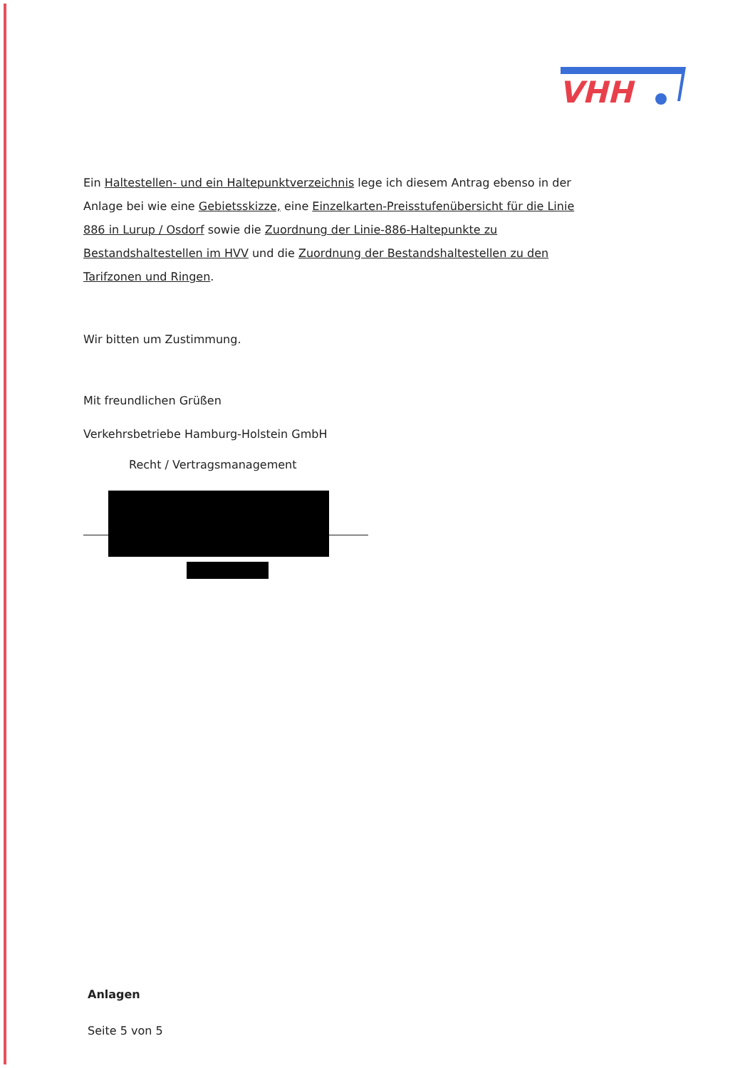VHH
Ein Haltestellen- und ein Haltepunktverzeichnis lege ich diesem Antrag ebenso in der Anlage bei wie eine Gebietsskizze, eine Einzelkarten-Preisstufenübersicht für die Linie 886 in Lurup / Osdorf sowie die Zuordnung der Linie-886-Haltepunkte zu Bestandshaltestellen im HVV und die Zuordnung der Bestandshaltestellen zu den Tarifzonen und Ringen.
Wir bitten um Zustimmung.
Mit freundlichen Grüßen
Verkehrsbetriebe Hamburg-Holstein GmbH
Recht / Vertragsmanagement
Anlagen
Seite 5 von 5